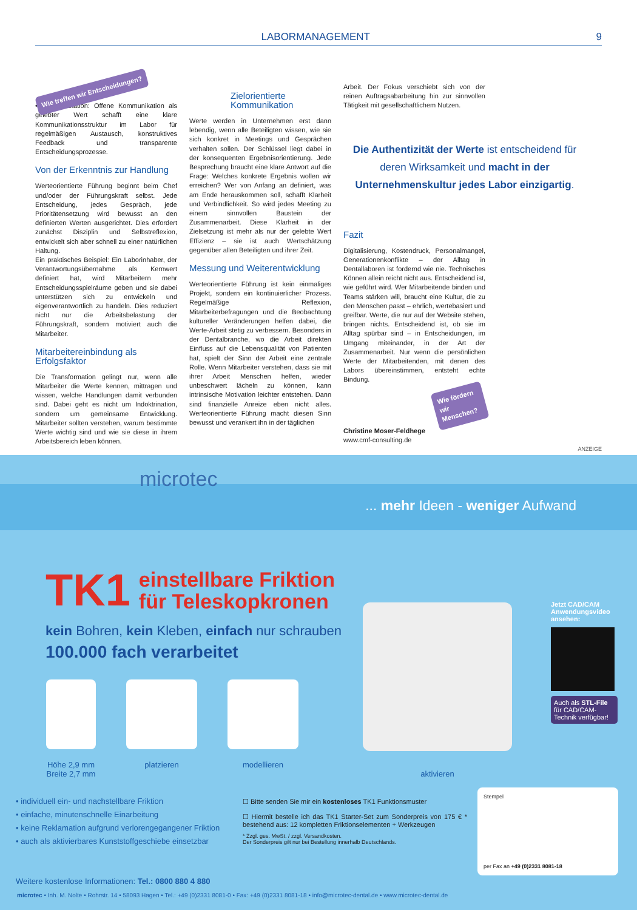LABORMANAGEMENT 9
Wie treffen wir Entscheidungen?
• Kommunikation: Offene Kommunikation als gelebter Wert schafft eine klare Kommunikationsstruktur im Labor für regelmäßigen Austausch, konstruktives Feedback und transparente Entscheidungsprozesse.
Von der Erkenntnis zur Handlung
Werteorientierte Führung beginnt beim Chef und/oder der Führungskraft selbst. Jede Entscheidung, jedes Gespräch, jede Prioritätensetzung wird bewusst an den definierten Werten ausgerichtet. Dies erfordert zunächst Disziplin und Selbstreflexion, entwickelt sich aber schnell zu einer natürlichen Haltung.
Ein praktisches Beispiel: Ein Laborinhaber, der Verantwortungsübernahme als Kernwert definiert hat, wird Mitarbeitern mehr Entscheidungsspielräume geben und sie dabei unterstützen sich zu entwickeln und eigenverantwortlich zu handeln. Dies reduziert nicht nur die Arbeitsbelastung der Führungskraft, sondern motiviert auch die Mitarbeiter.
Mitarbeitereinbindung als Erfolgsfaktor
Die Transformation gelingt nur, wenn alle Mitarbeiter die Werte kennen, mittragen und wissen, welche Handlungen damit verbunden sind. Dabei geht es nicht um Indoktrination, sondern um gemeinsame Entwicklung. Mitarbeiter sollten verstehen, warum bestimmte Werte wichtig sind und wie sie diese in ihrem Arbeitsbereich leben können.
Zielorientierte Kommunikation
Werte werden in Unternehmen erst dann lebendig, wenn alle Beteiligten wissen, wie sie sich konkret in Meetings und Gesprächen verhalten sollen. Der Schlüssel liegt dabei in der konsequenten Ergebnisorientierung. Jede Besprechung braucht eine klare Antwort auf die Frage: Welches konkrete Ergebnis wollen wir erreichen? Wer von Anfang an definiert, was am Ende herauskommen soll, schafft Klarheit und Verbindlichkeit. So wird jedes Meeting zu einem sinnvollen Baustein der Zusammenarbeit. Diese Klarheit in der Zielsetzung ist mehr als nur der gelebte Wert Effizienz – sie ist auch Wertschätzung gegenüber allen Beteiligten und ihrer Zeit.
Messung und Weiterentwicklung
Werteorientierte Führung ist kein einmaliges Projekt, sondern ein kontinuierlicher Prozess. Regelmäßige Reflexion, Mitarbeiterbefragungen und die Beobachtung kultureller Veränderungen helfen dabei, die Werte-Arbeit stetig zu verbessern. Besonders in der Dentalbranche, wo die Arbeit direkten Einfluss auf die Lebensqualität von Patienten hat, spielt der Sinn der Arbeit eine zentrale Rolle. Wenn Mitarbeiter verstehen, dass sie mit ihrer Arbeit Menschen helfen, wieder unbeschwert lächeln zu können, kann intrinsische Motivation leichter entstehen. Dann sind finanzielle Anreize eben nicht alles. Werteorientierte Führung macht diesen Sinn bewusst und verankert ihn in der täglichen
Arbeit. Der Fokus verschiebt sich von der reinen Auftragsabarbeitung hin zur sinnvollen Tätigkeit mit gesellschaftlichem Nutzen.
Die Authentizität der Werte ist entscheidend für deren Wirksamkeit und macht in der Unternehmenskultur jedes Labor einzigartig.
Fazit
Digitalisierung, Kostendruck, Personalmangel, Generationenkonflikte – der Alltag in Dentallaboren ist fordernd wie nie. Technisches Können allein reicht nicht aus. Entscheidend ist, wie geführt wird. Wer Mitarbeitende binden und Teams stärken will, braucht eine Kultur, die zu den Menschen passt – ehrlich, wertebasiert und greifbar. Werte, die nur auf der Website stehen, bringen nichts. Entscheidend ist, ob sie im Alltag spürbar sind – in Entscheidungen, im Umgang miteinander, in der Art der Zusammenarbeit. Nur wenn die persönlichen Werte der Mitarbeitenden, mit denen des Labors übereinstimmen, entsteht echte Bindung.
Wie fördern wir Menschen?
Christine Moser-Feldhege
www.cmf-consulting.de
ANZEIGE
microtec
... mehr Ideen - weniger Aufwand
TK1 einstellbare Friktion
für Teleskopkronen
kein Bohren, kein Kleben, einfach nur schrauben
100.000 fach verarbeitet
Höhe 2,9 mm
Breite 2,7 mm
platzieren modellieren
aktivieren
Jetzt CAD/CAM Anwendungsvideo ansehen:
Auch als STL-File für CAD/CAM-Technik verfügbar!
• individuell ein- und nachstellbare Friktion
• einfache, minutenschnelle Einarbeitung
• keine Reklamation aufgrund verlorengegangener Friktion
• auch als aktivierbares Kunststoffgeschiebe einsetzbar
Weitere kostenlose Informationen: Tel.: 0800 880 4 880
☐ Bitte senden Sie mir ein kostenloses TK1 Funktionsmuster
☐ Hiermit bestelle ich das TK1 Starter-Set zum Sonderpreis von 175 € * bestehend aus: 12 kompletten Friktionselementen + Werkzeugen
* Zzgl. ges. MwSt. / zzgl. Versandkosten.
Der Sonderpreis gilt nur bei Bestellung innerhalb Deutschlands.
Stempel
per Fax an +49 (0)2331 8081-18
microtec • Inh. M. Nolte • Rohrstr. 14 • 58093 Hagen • Tel.: +49 (0)2331 8081-0 • Fax: +49 (0)2331 8081-18 • info@microtec-dental.de • www.microtec-dental.de